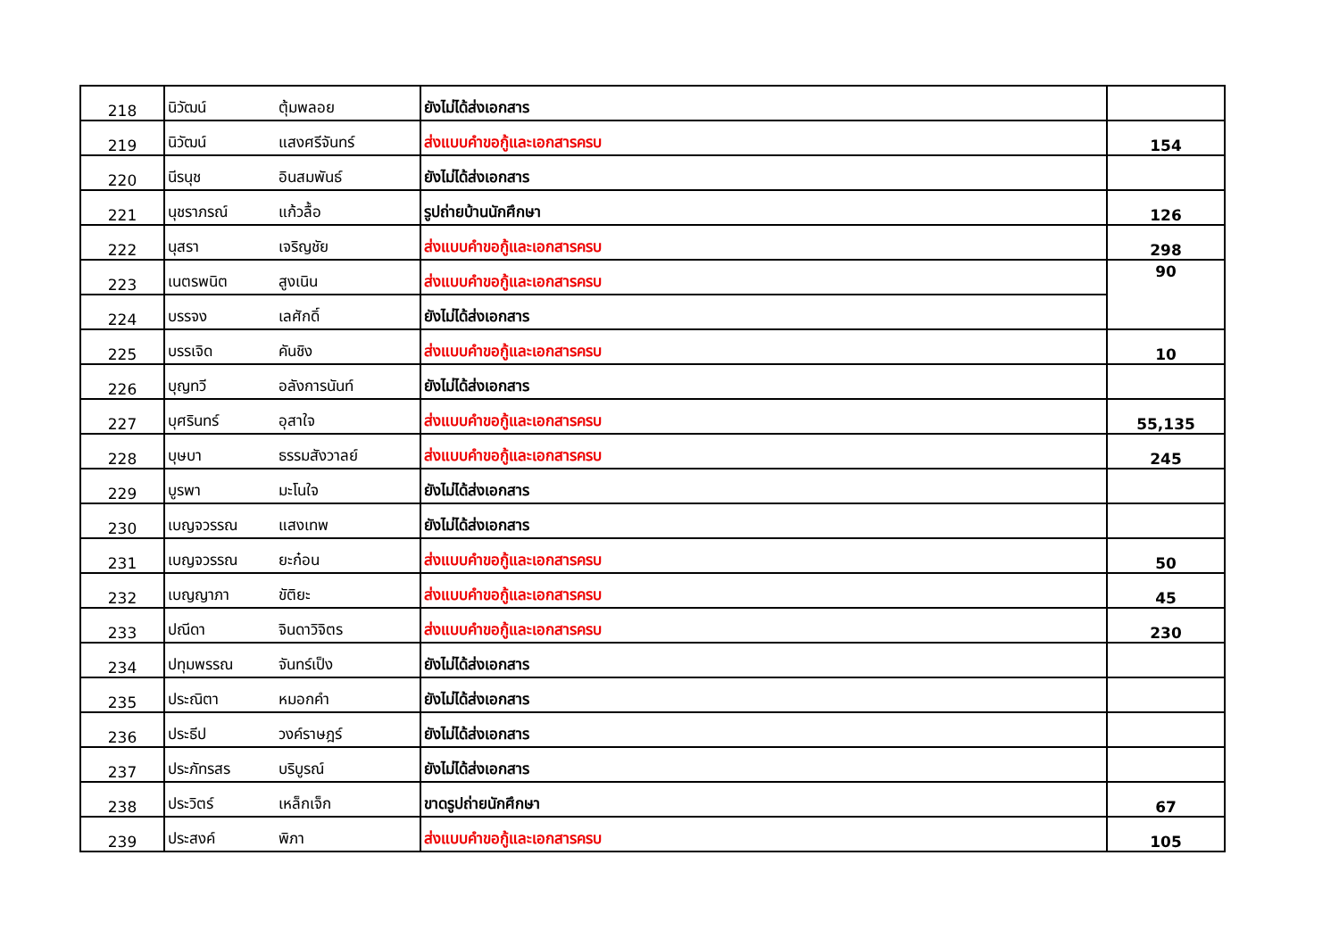| 218 | นิวัฒน์ | ตุ้มพลอย | ยังไม่ได้ส่งเอกสาร | |
| 219 | นิวัฒน์ | แสงศรีจันทร์ | ส่งแบบคำขอกู้และเอกสารครบ | 154 |
| 220 | นีรนุช | อินสมพันธ์ | ยังไม่ได้ส่งเอกสาร | |
| 221 | นุชราภรณ์ | แก้วลื้อ | รูปถ่ายบ้านนักศึกษา | 126 |
| 222 | นุสรา | เจริญชัย | ส่งแบบคำขอกู้และเอกสารครบ | 298 |
| 223 | เนตรพนิต | สูงเนิน | ส่งแบบคำขอกู้และเอกสารครบ | 90 |
| 224 | บรรจง | เลศักดิ์ | ยังไม่ได้ส่งเอกสาร | |
| 225 | บรรเจิด | คันชิง | ส่งแบบคำขอกู้และเอกสารครบ | 10 |
| 226 | บุญทวี | อลังการนันท์ | ยังไม่ได้ส่งเอกสาร | |
| 227 | บุศรินทร์ | อุสาใจ | ส่งแบบคำขอกู้และเอกสารครบ | 55,135 |
| 228 | บุษบา | ธรรมสังวาลย์ | ส่งแบบคำขอกู้และเอกสารครบ | 245 |
| 229 | บูรพา | มะโนใจ | ยังไม่ได้ส่งเอกสาร | |
| 230 | เบญจวรรณ | แสงเทพ | ยังไม่ได้ส่งเอกสาร | |
| 231 | เบญจวรรณ | ยะก๋อน | ส่งแบบคำขอกู้และเอกสารครบ | 50 |
| 232 | เบญญาภา | ขัติยะ | ส่งแบบคำขอกู้และเอกสารครบ | 45 |
| 233 | ปณีดา | จินดาวิจิตร | ส่งแบบคำขอกู้และเอกสารครบ | 230 |
| 234 | ปทุมพรรณ | จันทร์เป็ง | ยังไม่ได้ส่งเอกสาร | |
| 235 | ประณิตา | หมอกคำ | ยังไม่ได้ส่งเอกสาร | |
| 236 | ประธีป | วงค์ราษฎร์ | ยังไม่ได้ส่งเอกสาร | |
| 237 | ประภัทรสร | บริบูรณ์ | ยังไม่ได้ส่งเอกสาร | |
| 238 | ประวิตร์ | เหล็กเจ็ก | ขาดรูปถ่ายนักศึกษา | 67 |
| 239 | ประสงค์ | พิภา | ส่งแบบคำขอกู้และเอกสารครบ | 105 |